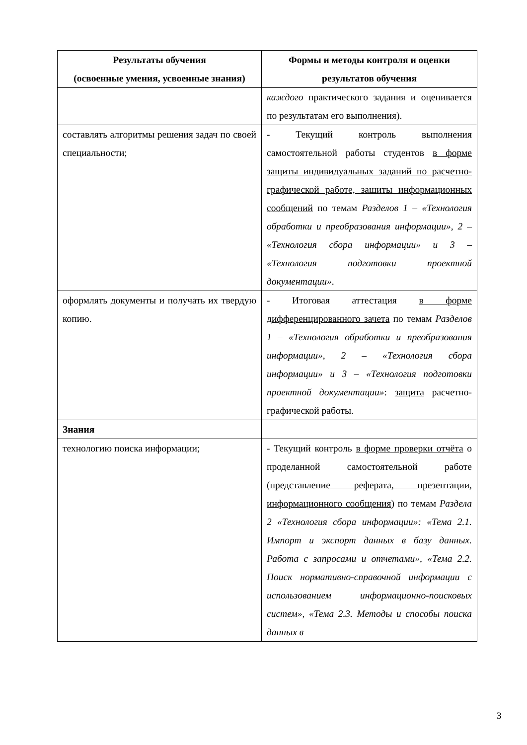| Результаты обучения (освоенные умения, усвоенные знания) | Формы и методы контроля и оценки результатов обучения |
| --- | --- |
| | каждого практического задания и оценивается по результатам его выполнения). |
| составлять алгоритмы решения задач по своей специальности; | - Текущий контроль выполнения самостоятельной работы студентов в форме защиты индивидуальных заданий по расчетно-графической работе, зашиты информационных сообщений по темам Разделов 1 – «Технология обработки и преобразования информации», 2 – «Технология сбора информации» и 3 – «Технология подготовки проектной документации» . |
| оформлять документы и получать их твердую копию. | - Итоговая аттестация в форме дифференцированного зачета по темам Разделов 1 – «Технология обработки и преобразования информации», 2 – «Технология сбора информации» и 3 – «Технология подготовки проектной документации» : защита расчетно-графической работы. |
| Знания | |
| технологию поиска информации; | - Текущий контроль в форме проверки отчёта о проделанной самостоятельной работе ( представление реферата, презентации, информационного сообщения ) по темам Раздела 2 «Технология сбора информации»: «Тема 2.1. Импорт и экспорт данных в базу данных. Работа с запросами и отчетами», «Тема 2.2. Поиск нормативно-справочной информации с использованием информационно-поисковых систем», «Тема 2.3. Методы и способы поиска данных в |
3